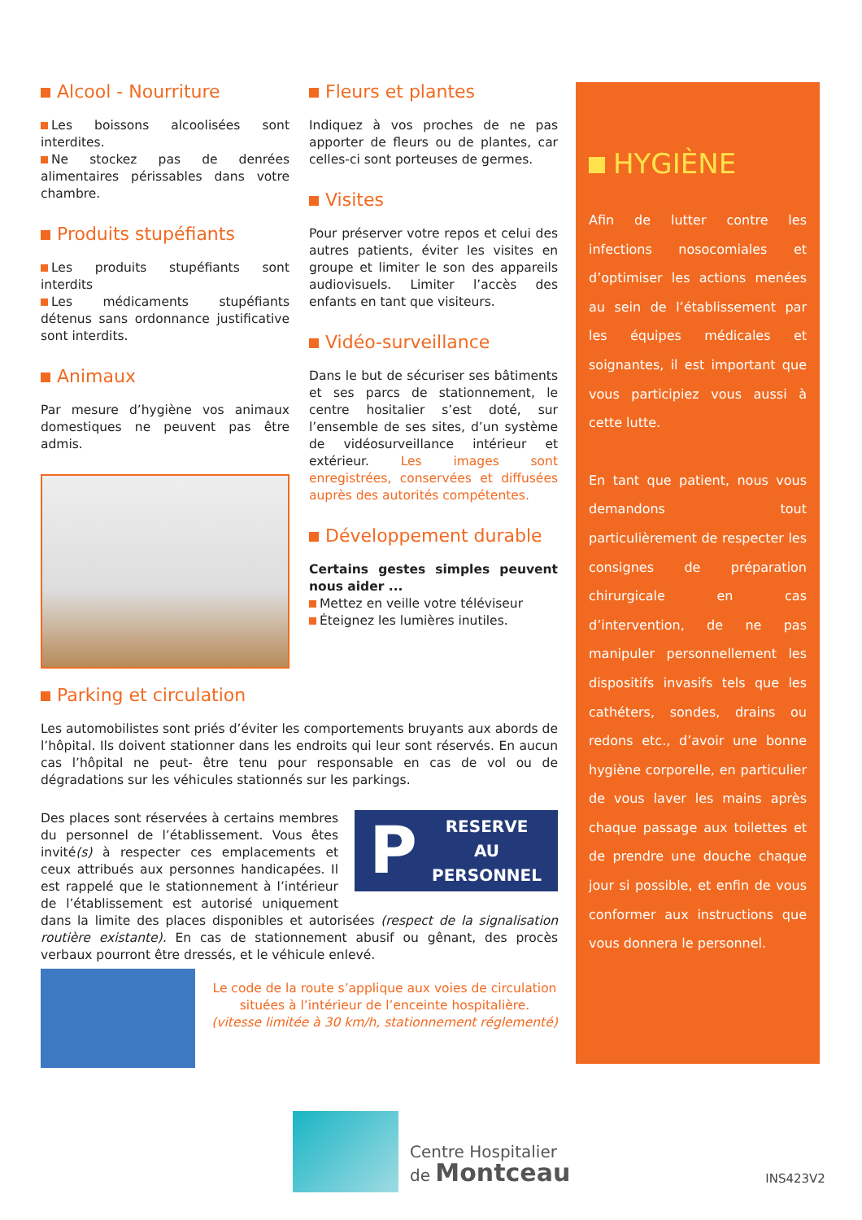Alcool - Nourriture
Les boissons alcoolisées sont interdites.
Ne stockez pas de denrées alimentaires périssables dans votre chambre.
Produits stupéfiants
Les produits stupéfiants sont interdits
Les médicaments stupéfiants détenus sans ordonnance justificative sont interdits.
Animaux
Par mesure d’hygiène vos animaux domestiques ne peuvent pas être admis.
Fleurs et plantes
Indiquez à vos proches de ne pas apporter de fleurs ou de plantes, car celles-ci sont porteuses de germes.
Visites
Pour préserver votre repos et celui des autres patients, éviter les visites en groupe et limiter le son des appareils audiovisuels. Limiter l’accès des enfants en tant que visiteurs.
Vidéo-surveillance
Dans le but de sécuriser ses bâtiments et ses parcs de stationnement, le centre hositalier s’est doté, sur l’ensemble de ses sites, d’un système de vidéosurveillance intérieur et extérieur. Les images sont enregistrées, conservées et diffusées auprès des autorités compétentes.
Développement durable
Certains gestes simples peuvent nous aider ...
Mettez en veille votre téléviseur
Éteignez les lumières inutiles.
Parking et circulation
Les automobilistes sont priés d’éviter les comportements bruyants aux abords de l’hôpital. Ils doivent stationner dans les endroits qui leur sont réservés. En aucun cas l’hôpital ne peut- être tenu pour responsable en cas de vol ou de dégradations sur les véhicules stationnés sur les parkings.
P
RESERVE
AU
PERSONNEL
Des places sont réservées à certains membres du personnel de l’établissement. Vous êtes invité(s) à respecter ces emplacements et ceux attribués aux personnes handicapées. Il est rappelé que le stationnement à l’intérieur de l’établissement est autorisé uniquement dans la limite des places disponibles et autorisées (respect de la signalisation routière existante). En cas de stationnement abusif ou gênant, des procès verbaux pourront être dressés, et le véhicule enlevé.
Le code de la route s’applique aux voies de circulation situées à l’intérieur de l’enceinte hospitalière.
(vitesse limitée à 30 km/h, stationnement réglementé)
HYGIÈNE
Afin de lutter contre les infections nosocomiales et d’optimiser les actions menées au sein de l’établissement par les équipes médicales et soignantes, il est important que vous participiez vous aussi à cette lutte.
En tant que patient, nous vous demandons tout particulièrement de respecter les consignes de préparation chirurgicale en cas d’intervention, de ne pas manipuler personnellement les dispositifs invasifs tels que les cathéters, sondes, drains ou redons etc., d’avoir une bonne hygiène corporelle, en particulier de vous laver les mains après chaque passage aux toilettes et de prendre une douche chaque jour si possible, et enfin de vous conformer aux instructions que vous donnera le personnel.
Centre Hospitalier
de Montceau
INS423V2